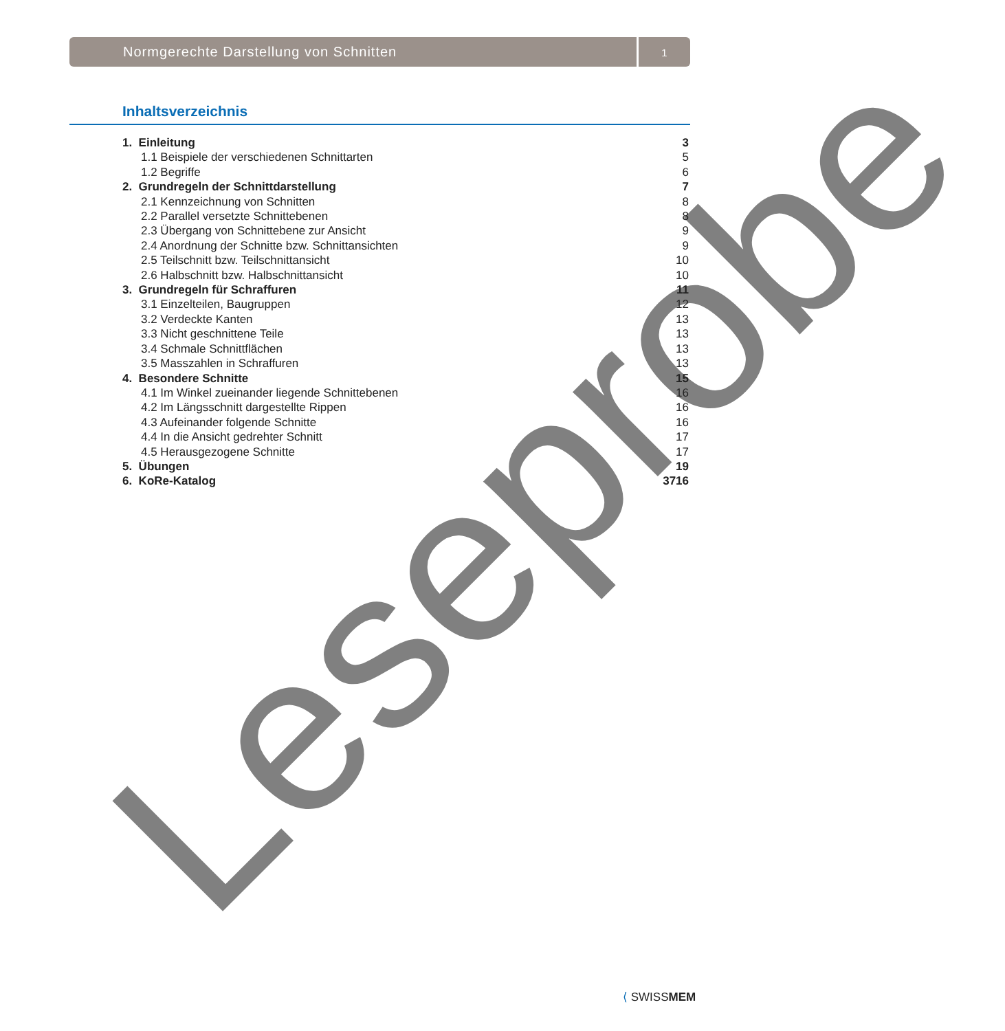Normgerechte Darstellung von Schnitten
1
Inhaltsverzeichnis
1. Einleitung 3
1.1 Beispiele der verschiedenen Schnittarten 5
1.2 Begriffe 6
2. Grundregeln der Schnittdarstellung 7
2.1 Kennzeichnung von Schnitten 8
2.2 Parallel versetzte Schnittebenen 8
2.3 Übergang von Schnittebene zur Ansicht 9
2.4 Anordnung der Schnitte bzw. Schnittansichten 9
2.5 Teilschnitt bzw. Teilschnittansicht 10
2.6 Halbschnitt bzw. Halbschnittansicht 10
3. Grundregeln für Schraffuren 11
3.1 Einzelteilen, Baugruppen 12
3.2 Verdeckte Kanten 13
3.3 Nicht geschnittene Teile 13
3.4 Schmale Schnittflächen 13
3.5 Masszahlen in Schraffuren 13
4. Besondere Schnitte 15
4.1 Im Winkel zueinander liegende Schnittebenen 16
4.2 Im Längsschnitt dargestellte Rippen 16
4.3 Aufeinander folgende Schnitte 16
4.4 In die Ansicht gedrehter Schnitt 17
4.5 Herausgezogene Schnitte 17
5. Übungen 19
6. KoRe-Katalog 3716
Leseprobe ⟨ SWISSMEM